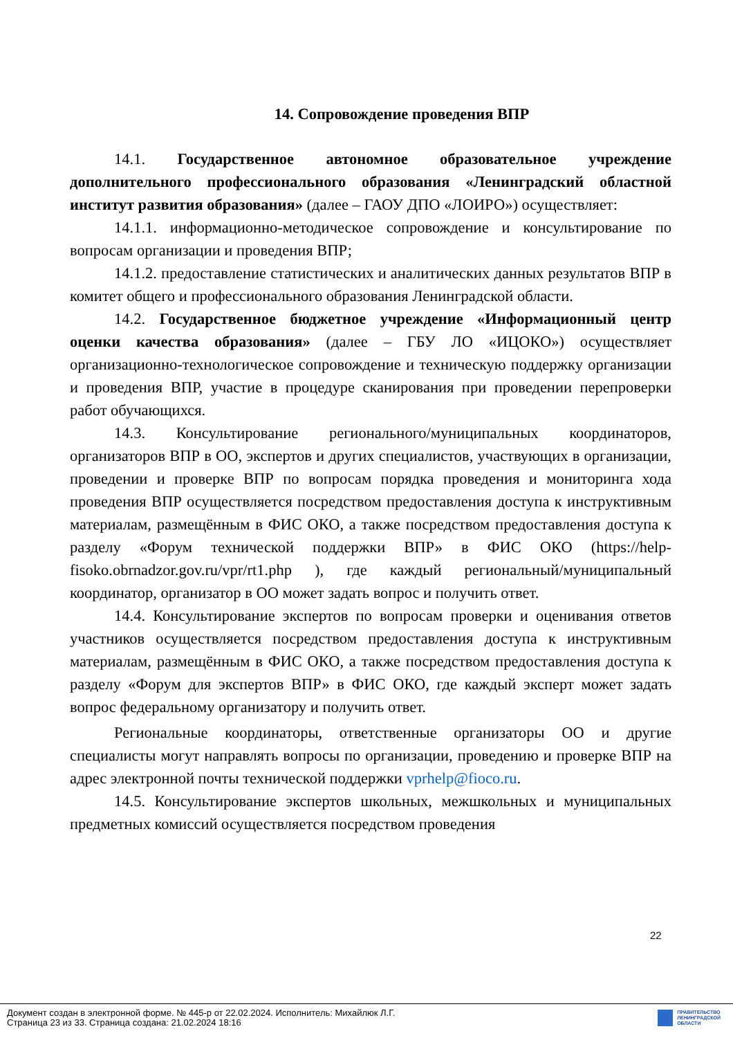14. Сопровождение проведения ВПР
14.1. Государственное автономное образовательное учреждение дополнительного профессионального образования «Ленинградский областной институт развития образования» (далее – ГАОУ ДПО «ЛОИРО») осуществляет:
14.1.1. информационно-методическое сопровождение и консультирование по вопросам организации и проведения ВПР;
14.1.2. предоставление статистических и аналитических данных результатов ВПР в комитет общего и профессионального образования Ленинградской области.
14.2. Государственное бюджетное учреждение «Информационный центр оценки качества образования» (далее – ГБУ ЛО «ИЦОКО») осуществляет организационно-технологическое сопровождение и техническую поддержку организации и проведения ВПР, участие в процедуре сканирования при проведении перепроверки работ обучающихся.
14.3. Консультирование регионального/муниципальных координаторов, организаторов ВПР в ОО, экспертов и других специалистов, участвующих в организации, проведении и проверке ВПР по вопросам порядка проведения и мониторинга хода проведения ВПР осуществляется посредством предоставления доступа к инструктивным материалам, размещённым в ФИС ОКО, а также посредством предоставления доступа к разделу «Форум технической поддержки ВПР» в ФИС ОКО (https://help-fisoko.obrnadzor.gov.ru/vpr/rt1.php ), где каждый региональный/муниципальный координатор, организатор в ОО может задать вопрос и получить ответ.
14.4. Консультирование экспертов по вопросам проверки и оценивания ответов участников осуществляется посредством предоставления доступа к инструктивным материалам, размещённым в ФИС ОКО, а также посредством предоставления доступа к разделу «Форум для экспертов ВПР» в ФИС ОКО, где каждый эксперт может задать вопрос федеральному организатору и получить ответ.
Региональные координаторы, ответственные организаторы ОО и другие специалисты могут направлять вопросы по организации, проведению и проверке ВПР на адрес электронной почты технической поддержки vprhelp@fioco.ru.
14.5. Консультирование экспертов школьных, межшкольных и муниципальных предметных комиссий осуществляется посредством проведения
22
Документ создан в электронной форме. № 445-р от 22.02.2024. Исполнитель: Михайлюк Л.Г.
Страница 23 из 33. Страница создана: 21.02.2024 18:16
ПРАВИТЕЛЬСТВО
ЛЕНИНГРАДСКОЙ
ОБЛАСТИ